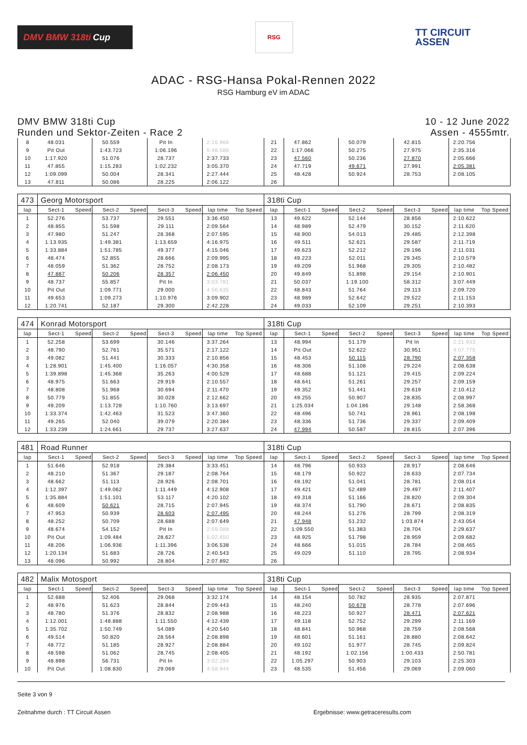DMV BMW 318ti Cup
RSG
TT CIRCUIT
ASSEN
ADAC - RSG-Hansa Pokal-Rennen 2022
RSG Hamburg eV im ADAC
DMV BMW 318ti Cup
Runden und Sektor-Zeiten - Race 2
10 - 12 June 2022
Assen - 4555mtr.
| 8 | 48.031 | | 50.559 | | Pit In | | 2:16.966 | | 21 | 47.862 | | 50.079 | | 42.815 | | 2:20.756 | |
| 9 | Pit Out | | 1:43.723 | | 1:06.196 | | 5:48.588 | | 22 | 1:17.066 | | 50.275 | | 27.975 | | 2:35.316 | |
| 10 | 1:17.920 | | 51.076 | | 28.737 | | 2:37.733 | | 23 | 47.560 | | 50.236 | | 27.870 | | 2:05.666 | |
| 11 | 47.855 | | 1:15.283 | | 1:02.232 | | 3:05.370 | | 24 | 47.719 | | 49.671 | | 27.991 | | 2:05.381 | |
| 12 | 1:09.099 | | 50.004 | | 28.341 | | 2:27.444 | | 25 | 48.428 | | 50.924 | | 28.753 | | 2:08.105 | |
| 13 | 47.811 | | 50.086 | | 28.225 | | 2:06.122 | | 26 | | | | | | | | |
| 473 | Georg Motorsport | | | | | | | | 318ti Cup | | | | | | | | |
| lap | Sect-1 | Speed | Sect-2 | Speed | Sect-3 | Speed | lap time | Top Speed | lap | Sect-1 | Speed | Sect-2 | Speed | Sect-3 | Speed | lap time | Top Speed |
| 1 | 52.276 | | 53.737 | | 29.551 | | 3:36.450 | | 13 | 49.622 | | 52.144 | | 28.856 | | 2:10.622 | |
| 2 | 48.855 | | 51.598 | | 29.111 | | 2:09.564 | | 14 | 48.989 | | 52.479 | | 30.152 | | 2:11.620 | |
| 3 | 47.980 | | 51.247 | | 28.368 | | 2:07.595 | | 15 | 48.900 | | 54.013 | | 29.485 | | 2:12.398 | |
| 4 | 1:13.935 | | 1:49.381 | | 1:13.659 | | 4:16.975 | | 16 | 49.511 | | 52.621 | | 29.587 | | 2:11.719 | |
| 5 | 1:33.884 | | 1:51.785 | | 49.377 | | 4:15.046 | | 17 | 49.623 | | 52.212 | | 29.196 | | 2:11.031 | |
| 6 | 48.474 | | 52.855 | | 28.666 | | 2:09.995 | | 18 | 49.223 | | 52.011 | | 29.345 | | 2:10.579 | |
| 7 | 48.059 | | 51.362 | | 28.752 | | 2:08.173 | | 19 | 49.209 | | 51.968 | | 29.305 | | 2:10.482 | |
| 8 | 47.887 | | 50.206 | | 28.357 | | 2:06.450 | | 20 | 49.849 | | 51.898 | | 29.154 | | 2:10.901 | |
| 9 | 48.737 | | 55.857 | | Pit In | | 3:03.781 | | 21 | 50.037 | | 1:19.100 | | 58.312 | | 3:07.449 | |
| 10 | Pit Out | | 1:09.771 | | 29.000 | | 4:56.635 | | 22 | 48.843 | | 51.764 | | 29.113 | | 2:09.720 | |
| 11 | 49.653 | | 1:09.273 | | 1:10.976 | | 3:09.902 | | 23 | 48.989 | | 52.642 | | 29.522 | | 2:11.153 | |
| 12 | 1:20.741 | | 52.187 | | 29.300 | | 2:42.228 | | 24 | 49.033 | | 52.109 | | 29.251 | | 2:10.393 | |
| 474 | Konrad Motorsport | | | | | | | | 318ti Cup | | | | | | | | |
| lap | Sect-1 | Speed | Sect-2 | Speed | Sect-3 | Speed | lap time | Top Speed | lap | Sect-1 | Speed | Sect-2 | Speed | Sect-3 | Speed | lap time | Top Speed |
| 1 | 52.258 | | 53.699 | | 30.146 | | 3:37.264 | | 13 | 48.994 | | 51.179 | | Pit In | | 2:21.933 | |
| 2 | 48.790 | | 52.761 | | 35.571 | | 2:17.122 | | 14 | Pit Out | | 52.622 | | 30.951 | | 4:07.775 | |
| 3 | 49.082 | | 51.441 | | 30.333 | | 2:10.856 | | 15 | 48.453 | | 50.115 | | 28.790 | | 2:07.358 | |
| 4 | 1:28.901 | | 1:45.400 | | 1:16.057 | | 4:30.358 | | 16 | 48.306 | | 51.108 | | 29.224 | | 2:08.638 | |
| 5 | 1:39.898 | | 1:45.368 | | 35.263 | | 4:00.529 | | 17 | 48.688 | | 51.121 | | 29.415 | | 2:09.224 | |
| 6 | 48.975 | | 51.663 | | 29.919 | | 2:10.557 | | 18 | 48.641 | | 51.261 | | 29.257 | | 2:09.159 | |
| 7 | 48.808 | | 51.968 | | 30.694 | | 2:11.470 | | 19 | 49.352 | | 51.441 | | 29.619 | | 2:10.412 | |
| 8 | 50.779 | | 51.855 | | 30.028 | | 2:12.662 | | 20 | 49.255 | | 50.907 | | 28.835 | | 2:08.997 | |
| 9 | 49.209 | | 1:13.728 | | 1:10.760 | | 3:13.697 | | 21 | 1:25.034 | | 1:04.186 | | 29.148 | | 2:58.368 | |
| 10 | 1:33.374 | | 1:42.463 | | 31.523 | | 3:47.360 | | 22 | 48.496 | | 50.741 | | 28.961 | | 2:08.198 | |
| 11 | 49.265 | | 52.040 | | 39.079 | | 2:20.384 | | 23 | 48.336 | | 51.736 | | 29.337 | | 2:09.409 | |
| 12 | 1:33.239 | | 1:24.661 | | 29.737 | | 3:27.637 | | 24 | 47.994 | | 50.587 | | 28.815 | | 2:07.396 | |
| 481 | Road Runner | | | | | | | | 318ti Cup | | | | | | | | |
| lap | Sect-1 | Speed | Sect-2 | Speed | Sect-3 | Speed | lap time | Top Speed | lap | Sect-1 | Speed | Sect-2 | Speed | Sect-3 | Speed | lap time | Top Speed |
| 1 | 51.646 | | 52.918 | | 29.384 | | 3:33.451 | | 14 | 48.796 | | 50.933 | | 28.917 | | 2:08.646 | |
| 2 | 48.210 | | 51.367 | | 29.187 | | 2:08.764 | | 15 | 48.179 | | 50.922 | | 28.633 | | 2:07.734 | |
| 3 | 48.662 | | 51.113 | | 28.926 | | 2:08.701 | | 16 | 48.192 | | 51.041 | | 28.781 | | 2:08.014 | |
| 4 | 1:12.397 | | 1:49.062 | | 1:11.449 | | 4:12.908 | | 17 | 49.421 | | 52.489 | | 29.497 | | 2:11.407 | |
| 5 | 1:35.884 | | 1:51.101 | | 53.117 | | 4:20.102 | | 18 | 49.318 | | 51.166 | | 28.820 | | 2:09.304 | |
| 6 | 48.609 | | 50.621 | | 28.715 | | 2:07.945 | | 19 | 48.374 | | 51.790 | | 28.671 | | 2:08.835 | |
| 7 | 47.953 | | 50.939 | | 28.603 | | 2:07.495 | | 20 | 48.244 | | 51.276 | | 28.799 | | 2:08.319 | |
| 8 | 48.252 | | 50.709 | | 28.688 | | 2:07.649 | | 21 | 47.948 | | 51.232 | | 1:03.874 | | 2:43.054 | |
| 9 | 48.674 | | 54.152 | | Pit In | | 2:59.088 | | 22 | 1:09.550 | | 51.383 | | 28.704 | | 2:29.637 | |
| 10 | Pit Out | | 1:09.484 | | 28.627 | | 5:02.650 | | 23 | 48.925 | | 51.798 | | 28.959 | | 2:09.682 | |
| 11 | 48.206 | | 1:06.936 | | 1:11.396 | | 3:06.538 | | 24 | 48.666 | | 51.015 | | 28.784 | | 2:08.465 | |
| 12 | 1:20.134 | | 51.683 | | 28.726 | | 2:40.543 | | 25 | 49.029 | | 51.110 | | 28.795 | | 2:08.934 | |
| 13 | 48.096 | | 50.992 | | 28.804 | | 2:07.892 | | 26 | | | | | | | | |
| 482 | Malix Motosport | | | | | | | | 318ti Cup | | | | | | | | |
| lap | Sect-1 | Speed | Sect-2 | Speed | Sect-3 | Speed | lap time | Top Speed | lap | Sect-1 | Speed | Sect-2 | Speed | Sect-3 | Speed | lap time | Top Speed |
| 1 | 52.688 | | 52.406 | | 29.068 | | 3:32.174 | | 14 | 48.154 | | 50.782 | | 28.935 | | 2:07.871 | |
| 2 | 48.976 | | 51.623 | | 28.844 | | 2:09.443 | | 15 | 48.240 | | 50.678 | | 28.778 | | 2:07.696 | |
| 3 | 48.780 | | 51.376 | | 28.832 | | 2:08.988 | | 16 | 48.223 | | 50.927 | | 28.471 | | 2:07.621 | |
| 4 | 1:12.001 | | 1:48.888 | | 1:11.550 | | 4:12.439 | | 17 | 49.118 | | 52.752 | | 29.299 | | 2:11.169 | |
| 5 | 1:35.702 | | 1:50.749 | | 54.089 | | 4:20.540 | | 18 | 48.841 | | 50.968 | | 28.759 | | 2:08.568 | |
| 6 | 49.514 | | 50.820 | | 28.564 | | 2:08.898 | | 19 | 48.601 | | 51.161 | | 28.880 | | 2:08.642 | |
| 7 | 48.772 | | 51.185 | | 28.927 | | 2:08.884 | | 20 | 49.102 | | 51.977 | | 28.745 | | 2:09.824 | |
| 8 | 48.598 | | 51.062 | | 28.745 | | 2:08.405 | | 21 | 48.192 | | 1:02.156 | | 1:00.433 | | 2:50.781 | |
| 9 | 48.898 | | 56.731 | | Pit In | | 3:02.294 | | 22 | 1:05.297 | | 50.903 | | 29.103 | | 2:25.303 | |
| 10 | Pit Out | | 1:08.830 | | 29.069 | | 4:58.944 | | 23 | 48.535 | | 51.456 | | 29.069 | | 2:09.060 | |
Seite 3 von 9
Zeitnahme durch : TT Circuit Assen Ergebnisse: www.getraceresults.com